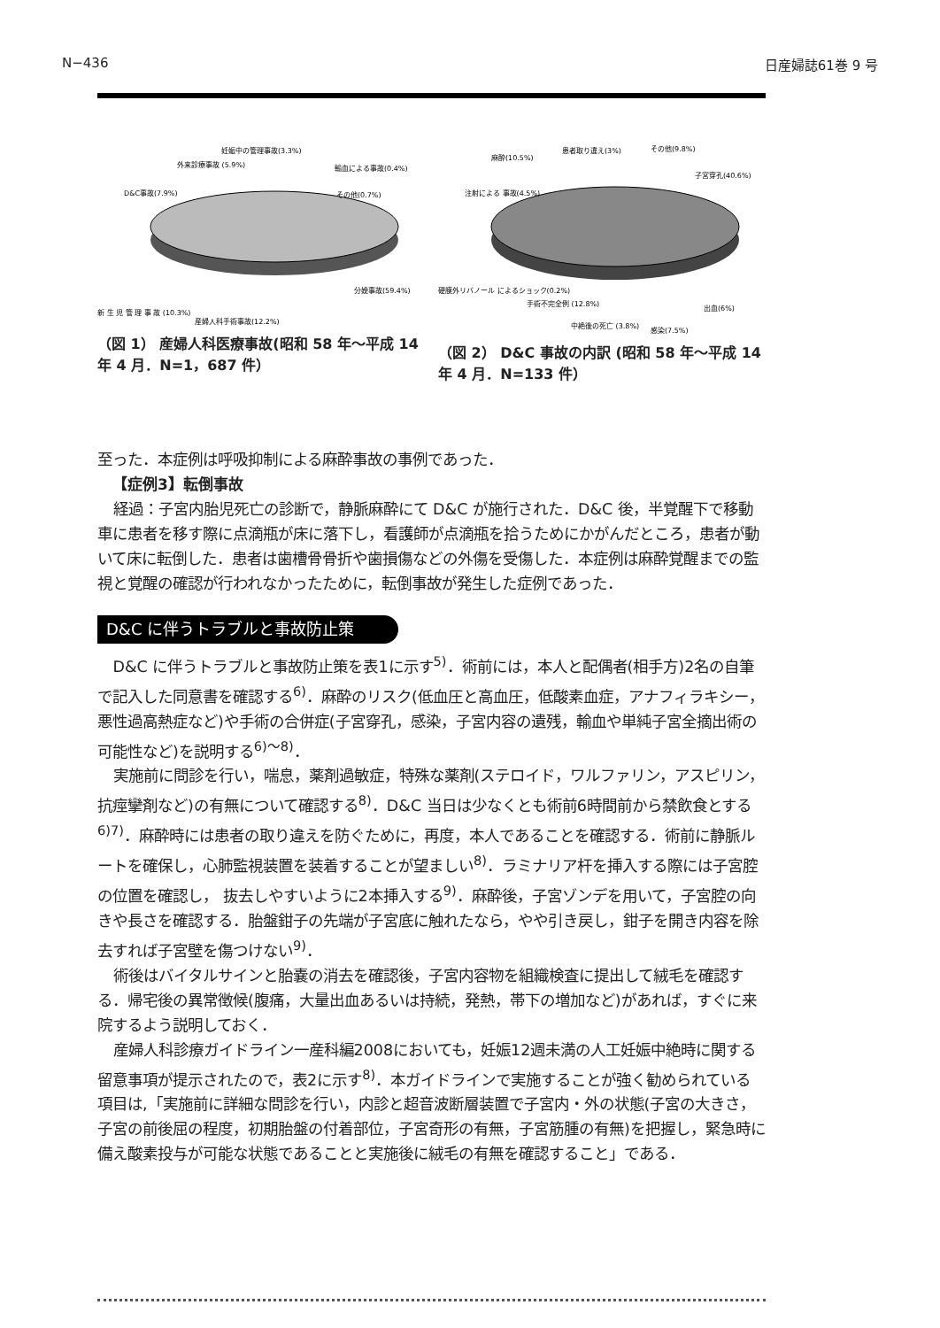N−436 日産婦誌61巻 9 号
妊娠中の管理事故(3.3%)
外来診療事故 (5.9%)
輸血による事故(0.4%)
D&C事故(7.9%)
その他(0.7%)
分娩事故(59.4%)
新 生 児 管 理 事 故 (10.3%)
産婦人科手術事故(12.2%)
（図 1） 産婦人科医療事故(昭和 58 年〜平成 14 年 4 月．N=1，687 件）
麻酔(10.5%)
患者取り違え(3%)
その他(9.8%)
子宮穿孔(40.6%)
注射による 事故(4.5%)
硬膜外リバノール によるショック(0.2%)
手術不完全例 (12.8%)
中絶後の死亡 (3.8%)
感染(7.5%)
出血(6%)
（図 2） D&C 事故の内訳 (昭和 58 年〜平成 14 年 4 月．N=133 件）
至った．本症例は呼吸抑制による麻酔事故の事例であった．
【症例3】転倒事故
経過：子宮内胎児死亡の診断で，静脈麻酔にて D&C が施行された．D&C 後，半覚醒下で移動車に患者を移す際に点滴瓶が床に落下し，看護師が点滴瓶を拾うためにかがんだところ，患者が動いて床に転倒した．患者は歯槽骨骨折や歯損傷などの外傷を受傷した．本症例は麻酔覚醒までの監視と覚醒の確認が行われなかったために，転倒事故が発生した症例であった．
D&C に伴うトラブルと事故防止策
D&C に伴うトラブルと事故防止策を表1に示す<sup>5)</sup>．術前には，本人と配偶者(相手方)2名の自筆で記入した同意書を確認する<sup>6)</sup>．麻酔のリスク(低血圧と高血圧，低酸素血症，アナフィラキシー，悪性過高熱症など)や手術の合併症(子宮穿孔，感染，子宮内容の遺残，輸血や単純子宮全摘出術の可能性など)を説明する<sup>6)〜8)</sup>．
実施前に問診を行い，喘息，薬剤過敏症，特殊な薬剤(ステロイド，ワルファリン，アスピリン，抗痙攣剤など)の有無について確認する<sup>8)</sup>．D&C 当日は少なくとも術前6時間前から禁飲食とする<sup>6)7)</sup>．麻酔時には患者の取り違えを防ぐために，再度，本人であることを確認する．術前に静脈ルートを確保し，心肺監視装置を装着することが望ましい<sup>8)</sup>．ラミナリア杆を挿入する際には子宮腔の位置を確認し， 抜去しやすいように2本挿入する<sup>9)</sup>．麻酔後，子宮ゾンデを用いて，子宮腔の向きや長さを確認する．胎盤鉗子の先端が子宮底に触れたなら，やや引き戻し，鉗子を開き内容を除去すれば子宮壁を傷つけない<sup>9)</sup>．
術後はバイタルサインと胎嚢の消去を確認後，子宮内容物を組織検査に提出して絨毛を確認する．帰宅後の異常徴候(腹痛，大量出血あるいは持続，発熱，帯下の増加など)があれば，すぐに来院するよう説明しておく．
産婦人科診療ガイドライン一産科編2008においても，妊娠12週未満の人工妊娠中絶時に関する留意事項が提示されたので，表2に示す<sup>8)</sup>．本ガイドラインで実施することが強く勧められている項目は,「実施前に詳細な問診を行い，内診と超音波断層装置で子宮内・外の状態(子宮の大きさ，子宮の前後屈の程度，初期胎盤の付着部位，子宮奇形の有無，子宮筋腫の有無)を把握し，緊急時に備え酸素投与が可能な状態であることと実施後に絨毛の有無を確認すること」である．